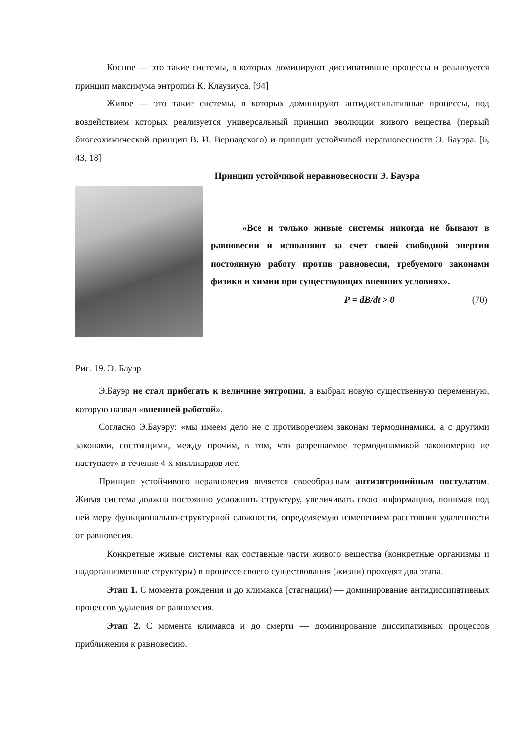Косное — это такие системы, в которых доминируют диссипативные процессы и реализуется принцип максимума энтропии К. Клаузиуса. [94]
Живое — это такие системы, в которых доминируют антидиссипативные процессы, под воздействием которых реализуется универсальный принцип эволюции живого вещества (первый биогеохимический принцип В. И. Вернадского) и принцип устойчивой неравновесности Э. Бауэра. [6, 43, 18]
Принцип устойчивой неравновесности Э. Бауэра
«Все и только живые системы никогда не бывают в равновесии и исполняют за счет своей свободной энергии постоянную работу против равновесия, требуемого законами физики и химии при существующих внешних условиях».
P = dB/dt > 0 (70)
Рис. 19. Э. Бауэр
Э.Бауэр не стал прибегать к величине энтропии, а выбрал новую существенную переменную, которую назвал «внешней работой».
Согласно Э.Бауэру: «мы имеем дело не с противоречием законам термодинамики, а с другими законами, состоящими, между прочим, в том, что разрешаемое термодинамикой закономерно не наступает» в течение 4-х миллиардов лет.
Принцип устойчивого неравновесия является своеобразным антиэнтропийным постулатом. Живая система должна постоянно усложнять структуру, увеличивать свою информацию, понимая под ней меру функционально-структурной сложности, определяемую изменением расстояния удаленности от равновесия.
Конкретные живые системы как составные части живого вещества (конкретные организмы и надорганизменные структуры) в процессе своего существования (жизни) проходят два этапа.
Этап 1. С момента рождения и до климакса (стагнации) — доминирование антидиссипативных процессов удаления от равновесия.
Этап 2. С момента климакса и до смерти — доминирование диссипативных процессов приближения к равновесию.